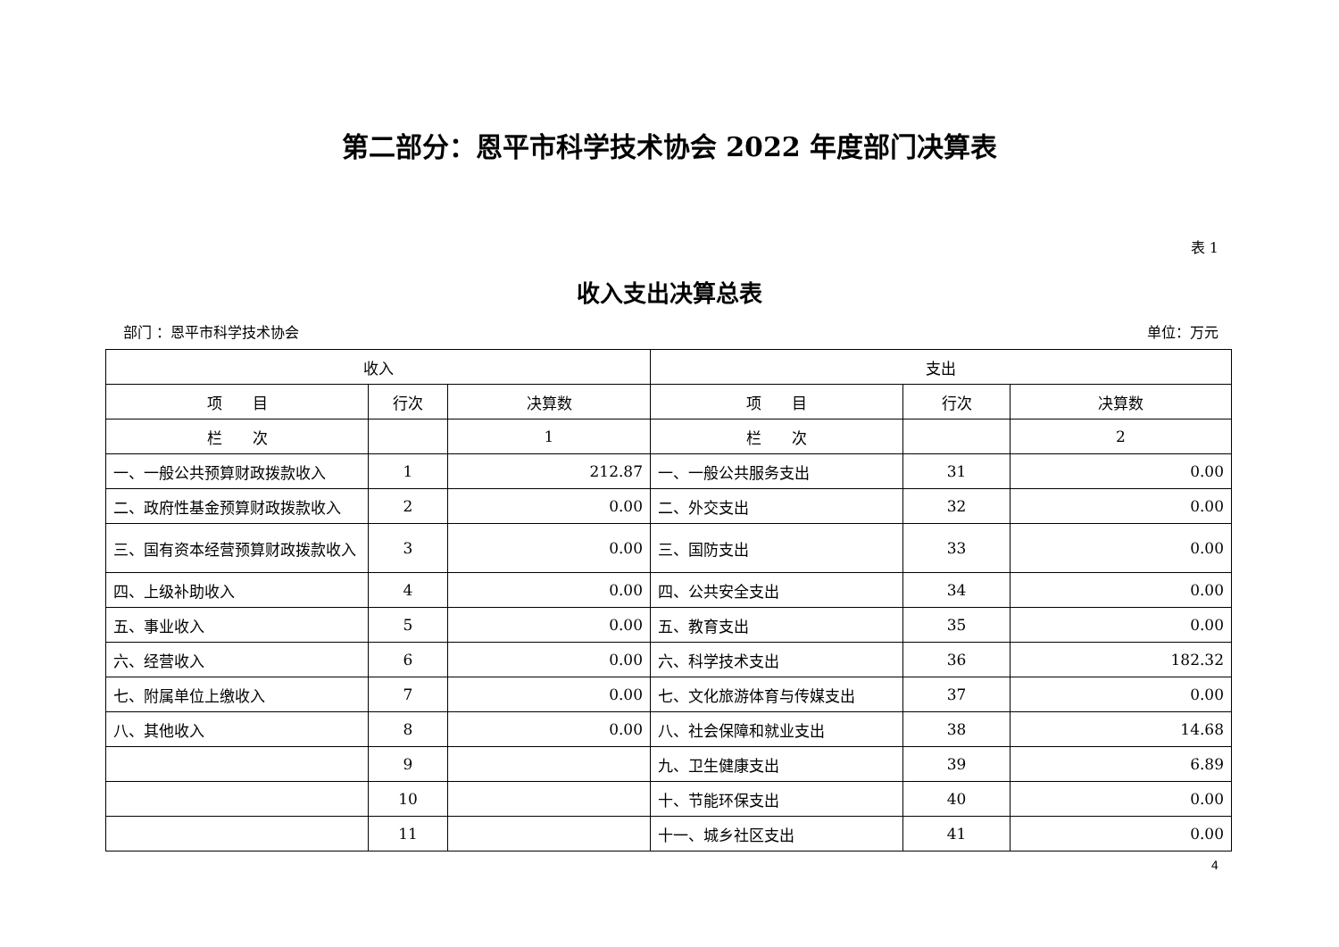第二部分：恩平市科学技术协会 2022 年度部门决算表
表 1
收入支出决算总表
部门 ：恩平市科学技术协会 单位：万元
| 收入 | | | 支出 | | |
| --- | --- | --- | --- | --- | --- |
| 项 目 | 行次 | 决算数 | 项 目 | 行次 | 决算数 |
| 栏 次 | | 1 | 栏 次 | | 2 |
| 一、一般公共预算财政拨款收入 | 1 | 212.87 | 一、一般公共服务支出 | 31 | 0.00 |
| 二、政府性基金预算财政拨款收入 | 2 | 0.00 | 二、外交支出 | 32 | 0.00 |
| 三、国有资本经营预算财政拨款收入 | 3 | 0.00 | 三、国防支出 | 33 | 0.00 |
| 四、上级补助收入 | 4 | 0.00 | 四、公共安全支出 | 34 | 0.00 |
| 五、事业收入 | 5 | 0.00 | 五、教育支出 | 35 | 0.00 |
| 六、经营收入 | 6 | 0.00 | 六、科学技术支出 | 36 | 182.32 |
| 七、附属单位上缴收入 | 7 | 0.00 | 七、文化旅游体育与传媒支出 | 37 | 0.00 |
| 八、其他收入 | 8 | 0.00 | 八、社会保障和就业支出 | 38 | 14.68 |
| | 9 | | 九、卫生健康支出 | 39 | 6.89 |
| | 10 | | 十、节能环保支出 | 40 | 0.00 |
| | 11 | | 十一、城乡社区支出 | 41 | 0.00 |
4